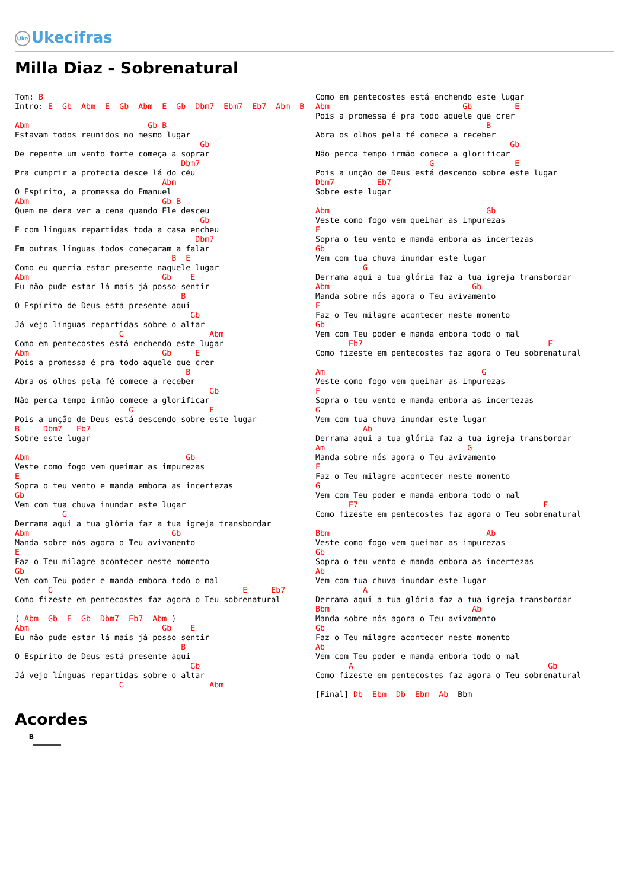Uke Ukecifras
Milla Diaz - Sobrenatural
Tom: B
Intro: E  Gb  Abm  E  Gb  Abm  E  Gb  Dbm7  Ebm7  Eb7  Abm  B

Abm                         Gb B
Estavam todos reunidos no mesmo lugar
                                       Gb
De repente um vento forte começa a soprar
                                   Dbm7
Pra cumprir a profecia desce lá do céu
                               Abm
O Espírito, a promessa do Emanuel
Abm                            Gb B
Quem me dera ver a cena quando Ele desceu
                                       Gb
E com línguas repartidas toda a casa encheu
                                      Dbm7
Em outras línguas todos começaram a falar
                                 B  E
Como eu queria estar presente naquele lugar
Abm                            Gb    E
Eu não pude estar lá mais já posso sentir
                                   B
O Espírito de Deus está presente aqui
                                     Gb
Já vejo línguas repartidas sobre o altar
                      G                  Abm
Como em pentecostes está enchendo este lugar
Abm                            Gb     E
Pois a promessa é pra todo aquele que crer
                                    B
Abra os olhos pela fé comece a receber
                                         Gb
Não perca tempo irmão comece a glorificar
                        G                E
Pois a unção de Deus está descendo sobre este lugar
B     Dbm7   Eb7
Sobre este lugar

Abm                                 Gb
Veste como fogo vem queimar as impurezas
E
Sopra o teu vento e manda embora as incertezas
Gb
Vem com tua chuva inundar este lugar
          G
Derrama aqui a tua glória faz a tua igreja transbordar
Abm                              Gb
Manda sobre nós agora o Teu avivamento
E
Faz o Teu milagre acontecer neste momento
Gb
Vem com Teu poder e manda embora todo o mal
       G                                        E     Eb7
Como fizeste em pentecostes faz agora o Teu sobrenatural

( Abm  Gb  E  Gb  Dbm7  Eb7  Abm )
Abm                            Gb    E
Eu não pude estar lá mais já posso sentir
                                   B
O Espírito de Deus está presente aqui
                                     Gb
Já vejo línguas repartidas sobre o altar
                      G                  Abm
Como em pentecostes está enchendo este lugar
Abm                            Gb         E
Pois a promessa é pra todo aquele que crer
                                    B
Abra os olhos pela fé comece a receber
                                         Gb
Não perca tempo irmão comece a glorificar
                        G                 E
Pois a unção de Deus está descendo sobre este lugar
Dbm7         Eb7
Sobre este lugar

Abm                                 Gb
Veste como fogo vem queimar as impurezas
E
Sopra o teu vento e manda embora as incertezas
Gb
Vem com tua chuva inundar este lugar
          G
Derrama aqui a tua glória faz a tua igreja transbordar
Abm                              Gb
Manda sobre nós agora o Teu avivamento
E
Faz o Teu milagre acontecer neste momento
Gb
Vem com Teu poder e manda embora todo o mal
       Eb7                                       E
Como fizeste em pentecostes faz agora o Teu sobrenatural

Am                                 G
Veste como fogo vem queimar as impurezas
F
Sopra o teu vento e manda embora as incertezas
G
Vem com tua chuva inundar este lugar
          Ab
Derrama aqui a tua glória faz a tua igreja transbordar
Am                              G
Manda sobre nós agora o Teu avivamento
F
Faz o Teu milagre acontecer neste momento
G
Vem com Teu poder e manda embora todo o mal
       E7                                       F
Como fizeste em pentecostes faz agora o Teu sobrenatural

Bbm                                 Ab
Veste como fogo vem queimar as impurezas
Gb
Sopra o teu vento e manda embora as incertezas
Ab
Vem com tua chuva inundar este lugar
          A
Derrama aqui a tua glória faz a tua igreja transbordar
Bbm                              Ab
Manda sobre nós agora o Teu avivamento
Gb
Faz o Teu milagre acontecer neste momento
Ab
Vem com Teu poder e manda embora todo o mal
       A                                         Gb
Como fizeste em pentecostes faz agora o Teu sobrenatural

[Final] Db  Ebm  Db  Ebm  Ab  Bbm
Acordes
B